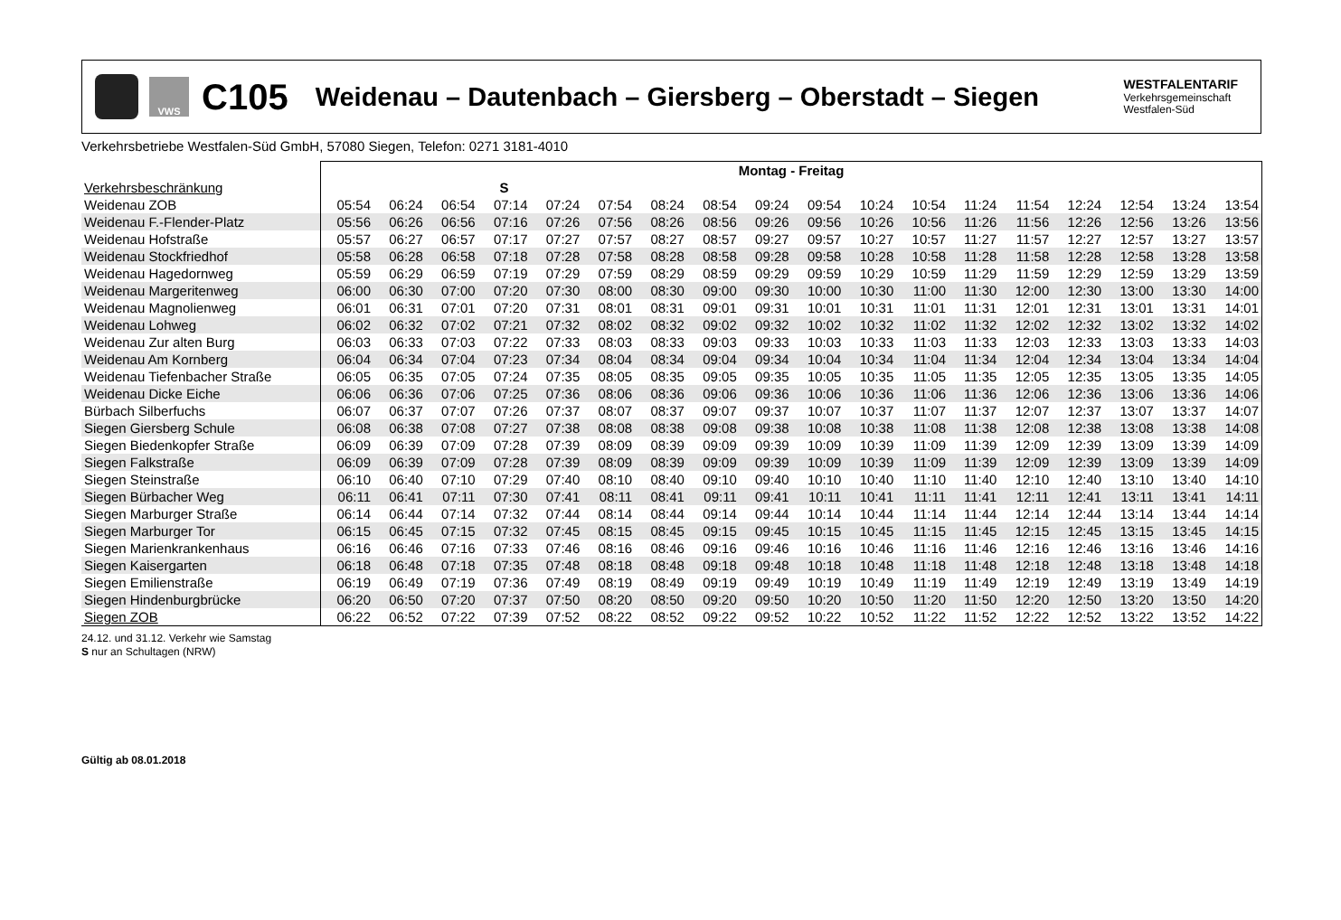VWS
C105
Weidenau – Dautenbach – Giersberg – Oberstadt – Siegen
WESTFALENTARIF
Verkehrsgemeinschaft
Westfalen-Süd
Verkehrsbetriebe Westfalen-Süd GmbH, 57080 Siegen, Telefon: 0271 3181-4010
| | Montag - Freitag | | | | | | | | | | | | | | | | | |
| --- | --- | --- | --- | --- | --- | --- | --- | --- | --- | --- | --- | --- | --- | --- | --- | --- | --- | --- |
| Verkehrsbeschränkung | | | | S | | | | | | | | | | | | | | |
| Weidenau ZOB | 05:54 | 06:24 | 06:54 | 07:14 | 07:24 | 07:54 | 08:24 | 08:54 | 09:24 | 09:54 | 10:24 | 10:54 | 11:24 | 11:54 | 12:24 | 12:54 | 13:24 | 13:54 |
| Weidenau F.-Flender-Platz | 05:56 | 06:26 | 06:56 | 07:16 | 07:26 | 07:56 | 08:26 | 08:56 | 09:26 | 09:56 | 10:26 | 10:56 | 11:26 | 11:56 | 12:26 | 12:56 | 13:26 | 13:56 |
| Weidenau Hofstraße | 05:57 | 06:27 | 06:57 | 07:17 | 07:27 | 07:57 | 08:27 | 08:57 | 09:27 | 09:57 | 10:27 | 10:57 | 11:27 | 11:57 | 12:27 | 12:57 | 13:27 | 13:57 |
| Weidenau Stockfriedhof | 05:58 | 06:28 | 06:58 | 07:18 | 07:28 | 07:58 | 08:28 | 08:58 | 09:28 | 09:58 | 10:28 | 10:58 | 11:28 | 11:58 | 12:28 | 12:58 | 13:28 | 13:58 |
| Weidenau Hagedornweg | 05:59 | 06:29 | 06:59 | 07:19 | 07:29 | 07:59 | 08:29 | 08:59 | 09:29 | 09:59 | 10:29 | 10:59 | 11:29 | 11:59 | 12:29 | 12:59 | 13:29 | 13:59 |
| Weidenau Margeritenweg | 06:00 | 06:30 | 07:00 | 07:20 | 07:30 | 08:00 | 08:30 | 09:00 | 09:30 | 10:00 | 10:30 | 11:00 | 11:30 | 12:00 | 12:30 | 13:00 | 13:30 | 14:00 |
| Weidenau Magnolienweg | 06:01 | 06:31 | 07:01 | 07:20 | 07:31 | 08:01 | 08:31 | 09:01 | 09:31 | 10:01 | 10:31 | 11:01 | 11:31 | 12:01 | 12:31 | 13:01 | 13:31 | 14:01 |
| Weidenau Lohweg | 06:02 | 06:32 | 07:02 | 07:21 | 07:32 | 08:02 | 08:32 | 09:02 | 09:32 | 10:02 | 10:32 | 11:02 | 11:32 | 12:02 | 12:32 | 13:02 | 13:32 | 14:02 |
| Weidenau Zur alten Burg | 06:03 | 06:33 | 07:03 | 07:22 | 07:33 | 08:03 | 08:33 | 09:03 | 09:33 | 10:03 | 10:33 | 11:03 | 11:33 | 12:03 | 12:33 | 13:03 | 13:33 | 14:03 |
| Weidenau Am Kornberg | 06:04 | 06:34 | 07:04 | 07:23 | 07:34 | 08:04 | 08:34 | 09:04 | 09:34 | 10:04 | 10:34 | 11:04 | 11:34 | 12:04 | 12:34 | 13:04 | 13:34 | 14:04 |
| Weidenau Tiefenbacher Straße | 06:05 | 06:35 | 07:05 | 07:24 | 07:35 | 08:05 | 08:35 | 09:05 | 09:35 | 10:05 | 10:35 | 11:05 | 11:35 | 12:05 | 12:35 | 13:05 | 13:35 | 14:05 |
| Weidenau Dicke Eiche | 06:06 | 06:36 | 07:06 | 07:25 | 07:36 | 08:06 | 08:36 | 09:06 | 09:36 | 10:06 | 10:36 | 11:06 | 11:36 | 12:06 | 12:36 | 13:06 | 13:36 | 14:06 |
| Bürbach Silberfuchs | 06:07 | 06:37 | 07:07 | 07:26 | 07:37 | 08:07 | 08:37 | 09:07 | 09:37 | 10:07 | 10:37 | 11:07 | 11:37 | 12:07 | 12:37 | 13:07 | 13:37 | 14:07 |
| Siegen Giersberg Schule | 06:08 | 06:38 | 07:08 | 07:27 | 07:38 | 08:08 | 08:38 | 09:08 | 09:38 | 10:08 | 10:38 | 11:08 | 11:38 | 12:08 | 12:38 | 13:08 | 13:38 | 14:08 |
| Siegen Biedenkopfer Straße | 06:09 | 06:39 | 07:09 | 07:28 | 07:39 | 08:09 | 08:39 | 09:09 | 09:39 | 10:09 | 10:39 | 11:09 | 11:39 | 12:09 | 12:39 | 13:09 | 13:39 | 14:09 |
| Siegen Falkstraße | 06:09 | 06:39 | 07:09 | 07:28 | 07:39 | 08:09 | 08:39 | 09:09 | 09:39 | 10:09 | 10:39 | 11:09 | 11:39 | 12:09 | 12:39 | 13:09 | 13:39 | 14:09 |
| Siegen Steinstraße | 06:10 | 06:40 | 07:10 | 07:29 | 07:40 | 08:10 | 08:40 | 09:10 | 09:40 | 10:10 | 10:40 | 11:10 | 11:40 | 12:10 | 12:40 | 13:10 | 13:40 | 14:10 |
| Siegen Bürbacher Weg | 06:11 | 06:41 | 07:11 | 07:30 | 07:41 | 08:11 | 08:41 | 09:11 | 09:41 | 10:11 | 10:41 | 11:11 | 11:41 | 12:11 | 12:41 | 13:11 | 13:41 | 14:11 |
| Siegen Marburger Straße | 06:14 | 06:44 | 07:14 | 07:32 | 07:44 | 08:14 | 08:44 | 09:14 | 09:44 | 10:14 | 10:44 | 11:14 | 11:44 | 12:14 | 12:44 | 13:14 | 13:44 | 14:14 |
| Siegen Marburger Tor | 06:15 | 06:45 | 07:15 | 07:32 | 07:45 | 08:15 | 08:45 | 09:15 | 09:45 | 10:15 | 10:45 | 11:15 | 11:45 | 12:15 | 12:45 | 13:15 | 13:45 | 14:15 |
| Siegen Marienkrankenhaus | 06:16 | 06:46 | 07:16 | 07:33 | 07:46 | 08:16 | 08:46 | 09:16 | 09:46 | 10:16 | 10:46 | 11:16 | 11:46 | 12:16 | 12:46 | 13:16 | 13:46 | 14:16 |
| Siegen Kaisergarten | 06:18 | 06:48 | 07:18 | 07:35 | 07:48 | 08:18 | 08:48 | 09:18 | 09:48 | 10:18 | 10:48 | 11:18 | 11:48 | 12:18 | 12:48 | 13:18 | 13:48 | 14:18 |
| Siegen Emilienstraße | 06:19 | 06:49 | 07:19 | 07:36 | 07:49 | 08:19 | 08:49 | 09:19 | 09:49 | 10:19 | 10:49 | 11:19 | 11:49 | 12:19 | 12:49 | 13:19 | 13:49 | 14:19 |
| Siegen Hindenburgbrücke | 06:20 | 06:50 | 07:20 | 07:37 | 07:50 | 08:20 | 08:50 | 09:20 | 09:50 | 10:20 | 10:50 | 11:20 | 11:50 | 12:20 | 12:50 | 13:20 | 13:50 | 14:20 |
| Siegen ZOB | 06:22 | 06:52 | 07:22 | 07:39 | 07:52 | 08:22 | 08:52 | 09:22 | 09:52 | 10:22 | 10:52 | 11:22 | 11:52 | 12:22 | 12:52 | 13:22 | 13:52 | 14:22 |
24.12. und 31.12. Verkehr wie Samstag
S nur an Schultagen (NRW)
Gültig ab 08.01.2018